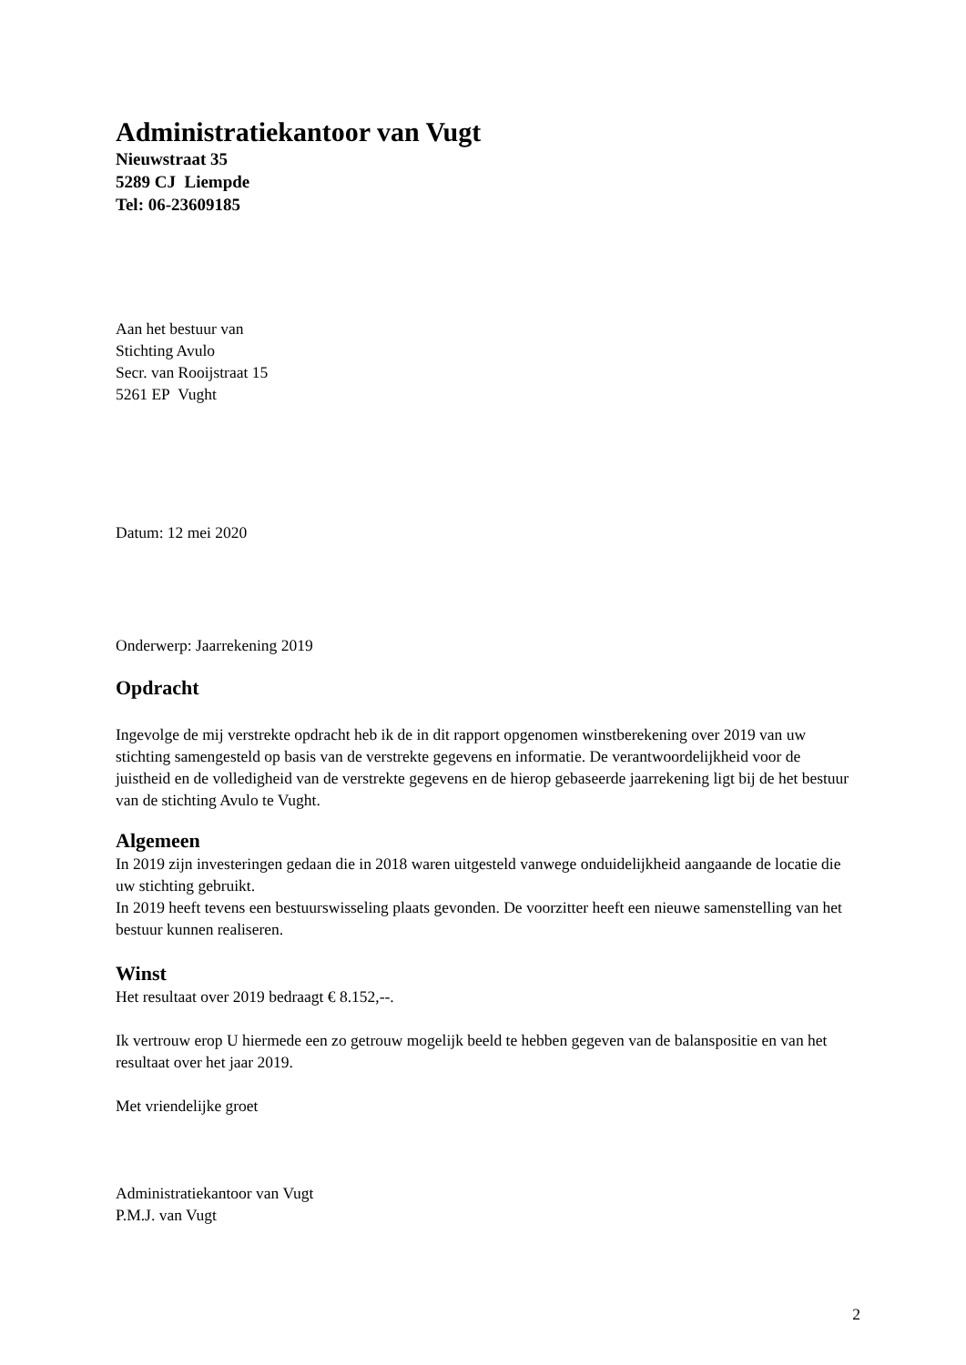Administratiekantoor van Vugt
Nieuwstraat 35
5289 CJ Liempde
Tel: 06-23609185
Aan het bestuur van
Stichting Avulo
Secr. van Rooijstraat 15
5261 EP Vught
Datum: 12 mei 2020
Onderwerp: Jaarrekening 2019
Opdracht
Ingevolge de mij verstrekte opdracht heb ik de in dit rapport opgenomen winstberekening over 2019 van uw stichting samengesteld op basis van de verstrekte gegevens en informatie. De verantwoordelijkheid voor de juistheid en de volledigheid van de verstrekte gegevens en de hierop gebaseerde jaarrekening ligt bij de het bestuur van de stichting Avulo te Vught.
Algemeen
In 2019 zijn investeringen gedaan die in 2018 waren uitgesteld vanwege onduidelijkheid aangaande de locatie die uw stichting gebruikt.
In 2019 heeft tevens een bestuurswisseling plaats gevonden. De voorzitter heeft een nieuwe samenstelling van het bestuur kunnen realiseren.
Winst
Het resultaat over 2019 bedraagt € 8.152,--.
Ik vertrouw erop U hiermede een zo getrouw mogelijk beeld te hebben gegeven van de balanspositie en van het resultaat over het jaar 2019.
Met vriendelijke groet
Administratiekantoor van Vugt
P.M.J. van Vugt
2